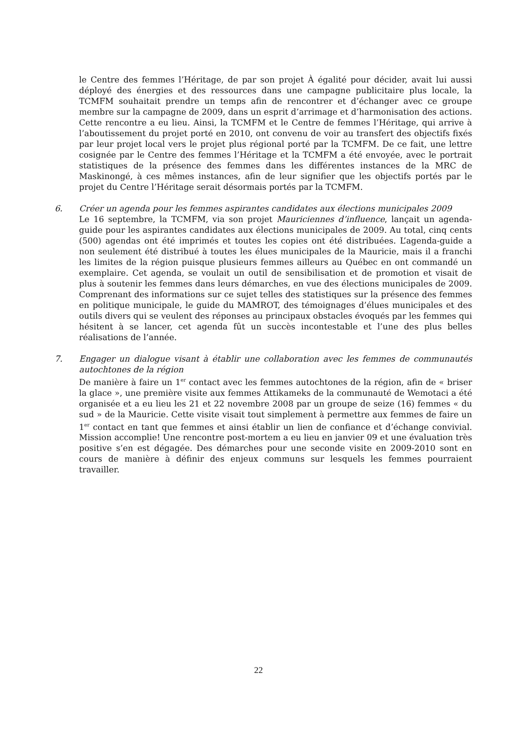le Centre des femmes l’Héritage, de par son projet À égalité pour décider, avait lui aussi déployé des énergies et des ressources dans une campagne publicitaire plus locale, la TCMFM souhaitait prendre un temps afin de rencontrer et d’échanger avec ce groupe membre sur la campagne de 2009, dans un esprit d’arrimage et d’harmonisation des actions. Cette rencontre a eu lieu. Ainsi, la TCMFM et le Centre de femmes l’Héritage, qui arrive à l’aboutissement du projet porté en 2010, ont convenu de voir au transfert des objectifs fixés par leur projet local vers le projet plus régional porté par la TCMFM. De ce fait, une lettre cosignée par le Centre des femmes l’Héritage et la TCMFM a été envoyée, avec le portrait statistiques de la présence des femmes dans les différentes instances de la MRC de Maskinongé, à ces mêmes instances, afin de leur signifier que les objectifs portés par le projet du Centre l’Héritage serait désormais portés par la TCMFM.
6. Créer un agenda pour les femmes aspirantes candidates aux élections municipales 2009
Le 16 septembre, la TCMFM, via son projet Mauriciennes d’influence, lançait un agenda-guide pour les aspirantes candidates aux élections municipales de 2009. Au total, cinq cents (500) agendas ont été imprimés et toutes les copies ont été distribuées. L’agenda-guide a non seulement été distribué à toutes les élues municipales de la Mauricie, mais il a franchi les limites de la région puisque plusieurs femmes ailleurs au Québec en ont commandé un exemplaire. Cet agenda, se voulait un outil de sensibilisation et de promotion et visait de plus à soutenir les femmes dans leurs démarches, en vue des élections municipales de 2009. Comprenant des informations sur ce sujet telles des statistiques sur la présence des femmes en politique municipale, le guide du MAMROT, des témoignages d’élues municipales et des outils divers qui se veulent des réponses au principaux obstacles évoqués par les femmes qui hésitent à se lancer, cet agenda fût un succès incontestable et l’une des plus belles réalisations de l’année.
7. Engager un dialogue visant à établir une collaboration avec les femmes de communautés autochtones de la région
De manière à faire un 1<sup>er</sup> contact avec les femmes autochtones de la région, afin de « briser la glace », une première visite aux femmes Attikameks de la communauté de Wemotaci a été organisée et a eu lieu les 21 et 22 novembre 2008 par un groupe de seize (16) femmes « du sud » de la Mauricie. Cette visite visait tout simplement à permettre aux femmes de faire un 1<sup>er</sup> contact en tant que femmes et ainsi établir un lien de confiance et d’échange convivial. Mission accomplie! Une rencontre post-mortem a eu lieu en janvier 09 et une évaluation très positive s’en est dégagée. Des démarches pour une seconde visite en 2009-2010 sont en cours de manière à définir des enjeux communs sur lesquels les femmes pourraient travailler.
22